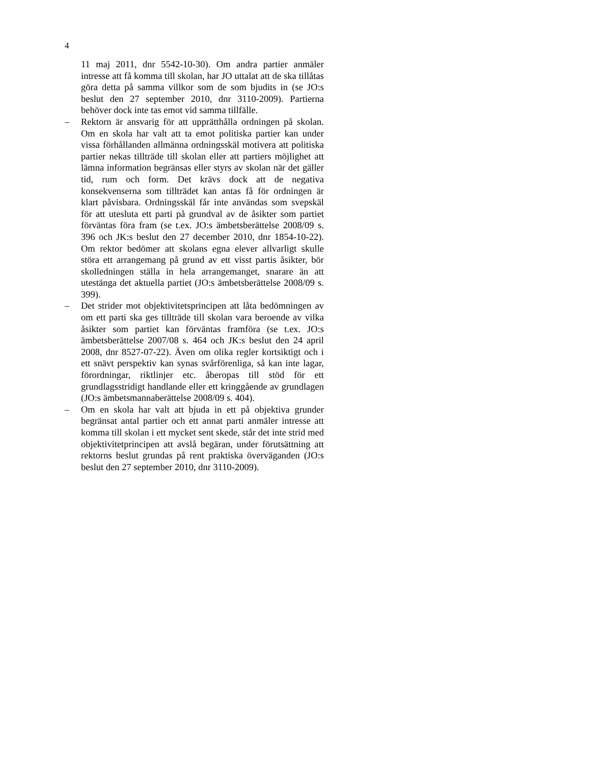4
11 maj 2011, dnr 5542-10-30). Om andra partier anmäler intresse att få komma till skolan, har JO uttalat att de ska tillåtas göra detta på samma villkor som de som bjudits in (se JO:s beslut den 27 september 2010, dnr 3110-2009). Partierna behöver dock inte tas emot vid samma tillfälle.
– Rektorn är ansvarig för att upprätthålla ordningen på skolan. Om en skola har valt att ta emot politiska partier kan under vissa förhållanden allmänna ordningsskäl motivera att politiska partier nekas tillträde till skolan eller att partiers möjlighet att lämna information begränsas eller styrs av skolan när det gäller tid, rum och form. Det krävs dock att de negativa konsekvenserna som tillträdet kan antas få för ordningen är klart påvisbara. Ordningsskäl får inte användas som svepskäl för att utesluta ett parti på grundval av de åsikter som partiet förväntas föra fram (se t.ex. JO:s ämbetsberättelse 2008/09 s. 396 och JK:s beslut den 27 december 2010, dnr 1854-10-22). Om rektor bedömer att skolans egna elever allvarligt skulle störa ett arrangemang på grund av ett visst partis åsikter, bör skolledningen ställa in hela arrangemanget, snarare än att utestänga det aktuella partiet (JO:s ämbetsberättelse 2008/09 s. 399).
– Det strider mot objektivitetsprincipen att låta bedömningen av om ett parti ska ges tillträde till skolan vara beroende av vilka åsikter som partiet kan förväntas framföra (se t.ex. JO:s ämbetsberättelse 2007/08 s. 464 och JK:s beslut den 24 april 2008, dnr 8527-07-22). Även om olika regler kortsiktigt och i ett snävt perspektiv kan synas svårförenliga, så kan inte lagar, förordningar, riktlinjer etc. åberopas till stöd för ett grundlagsstridigt handlande eller ett kringgående av grundlagen (JO:s ämbetsmannaberättelse 2008/09 s. 404).
– Om en skola har valt att bjuda in ett på objektiva grunder begränsat antal partier och ett annat parti anmäler intresse att komma till skolan i ett mycket sent skede, står det inte strid med objektivitetprincipen att avslå begäran, under förutsättning att rektorns beslut grundas på rent praktiska överväganden (JO:s beslut den 27 september 2010, dnr 3110-2009).